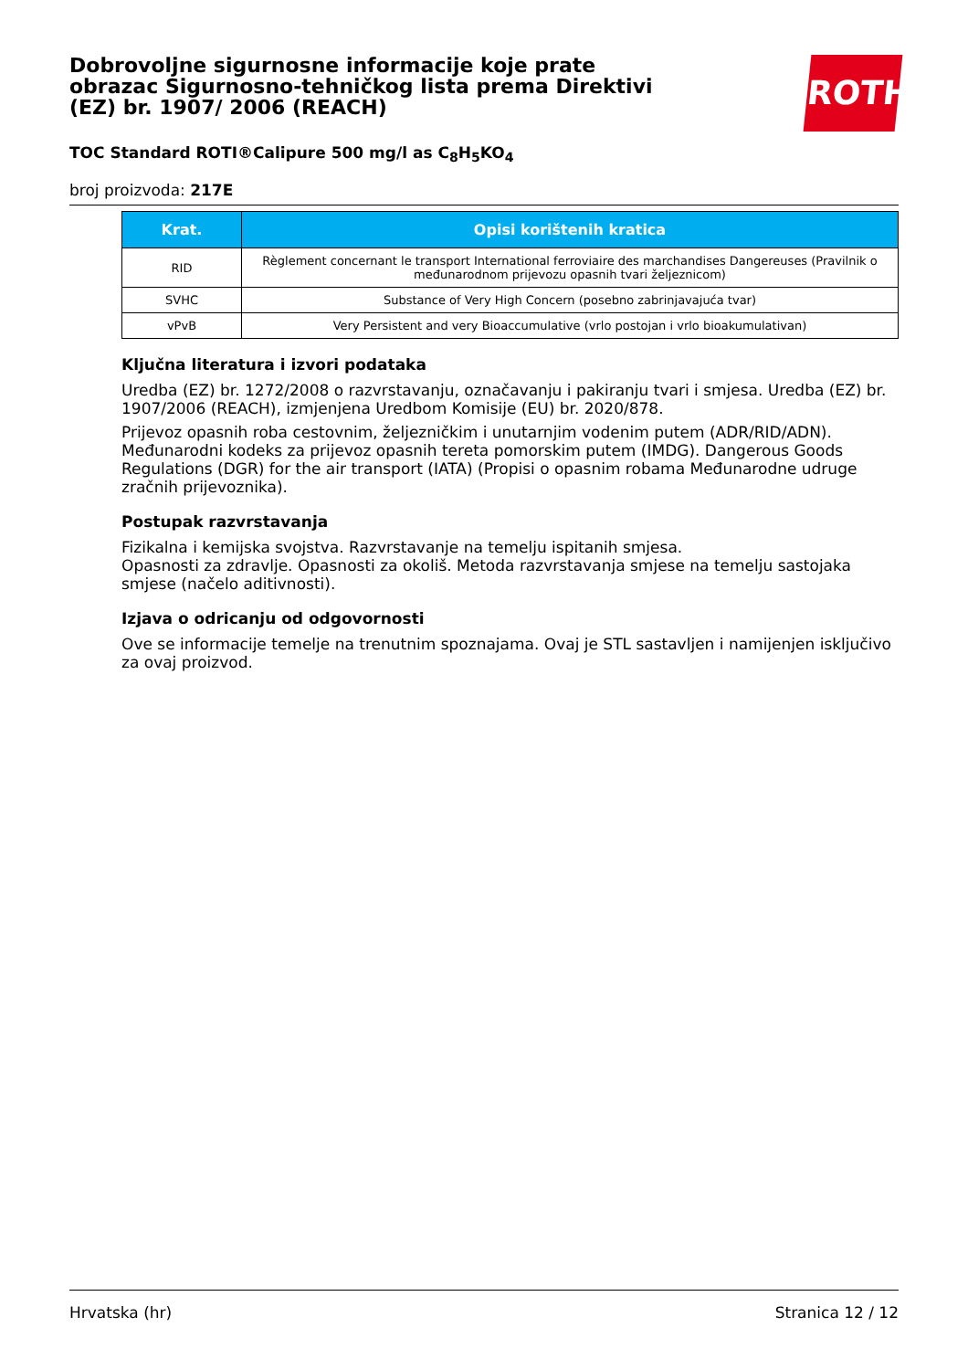ROTH
Dobrovoljne sigurnosne informacije koje prate obrazac Sigurnosno-tehničkog lista prema Direktivi (EZ) br. 1907/ 2006 (REACH)
TOC Standard ROTI®Calipure 500 mg/l as C<sub>8</sub>H<sub>5</sub>KO<sub>4</sub>
broj proizvoda: 217E
| Krat. | Opisi korištenih kratica |
| --- | --- |
| RID | Règlement concernant le transport International ferroviaire des marchandises Dangereuses (Pravilnik o međunarodnom prijevozu opasnih tvari željeznicom) |
| SVHC | Substance of Very High Concern (posebno zabrinjavajuća tvar) |
| vPvB | Very Persistent and very Bioaccumulative (vrlo postojan i vrlo bioakumulativan) |
Ključna literatura i izvori podataka
Uredba (EZ) br. 1272/2008 o razvrstavanju, označavanju i pakiranju tvari i smjesa. Uredba (EZ) br. 1907/2006 (REACH), izmjenjena Uredbom Komisije (EU) br. 2020/878.
Prijevoz opasnih roba cestovnim, željezničkim i unutarnjim vodenim putem (ADR/RID/ADN). Međunarodni kodeks za prijevoz opasnih tereta pomorskim putem (IMDG). Dangerous Goods Regulations (DGR) for the air transport (IATA) (Propisi o opasnim robama Međunarodne udruge zračnih prijevoznika).
Postupak razvrstavanja
Fizikalna i kemijska svojstva. Razvrstavanje na temelju ispitanih smjesa.
Opasnosti za zdravlje. Opasnosti za okoliš. Metoda razvrstavanja smjese na temelju sastojaka smjese (načelo aditivnosti).
Izjava o odricanju od odgovornosti
Ove se informacije temelje na trenutnim spoznajama. Ovaj je STL sastavljen i namijenjen isključivo za ovaj proizvod.
Hrvatska (hr) Stranica 12 / 12